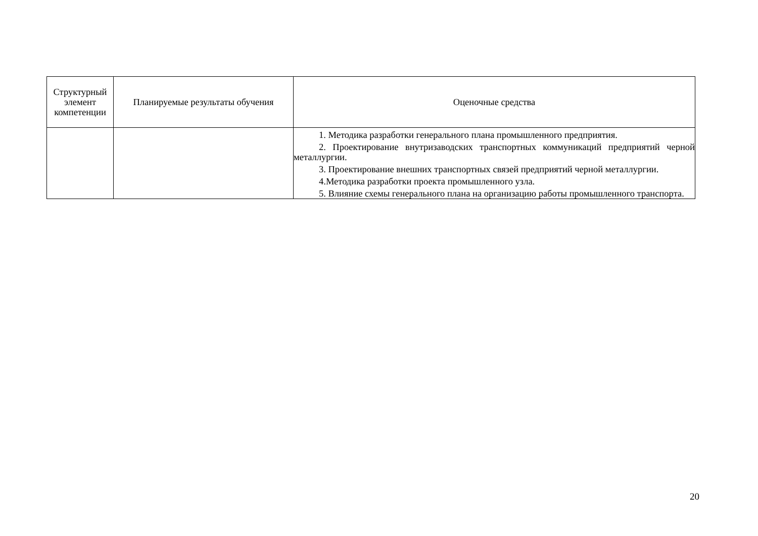| Структурный элемент компетенции | Планируемые результаты обучения | Оценочные средства |
| --- | --- | --- |
| | | 1. Методика разработки генерального плана промышленного предприятия. 2. Проектирование внутризаводских транспортных коммуникаций предприятий черной металлургии. 3. Проектирование внешних транспортных связей предприятий черной металлургии. 4.Методика разработки проекта промышленного узла. 5. Влияние схемы генерального плана на организацию работы промышленного транспорта. |
20